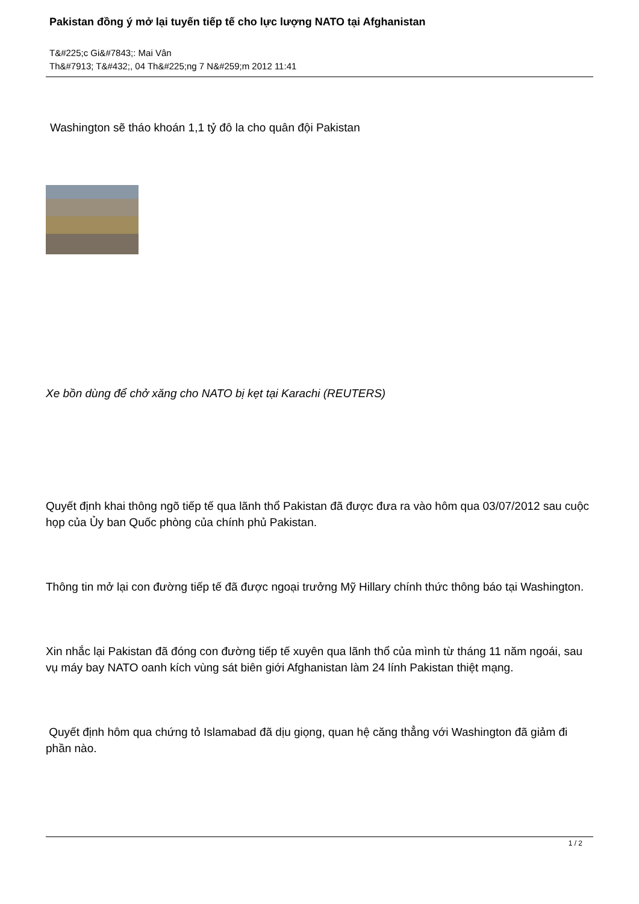Pakistan đồng ý mở lại tuyến tiếp tế cho lực lượng NATO tại Afghanistan
T&#225;c Gi&#7843;: Mai Vân
Th&#7913; T&#432;, 04 Th&#225;ng 7 N&#259;m 2012 11:41
Washington sẽ tháo khoán 1,1 tỷ đô la cho quân đội Pakistan
Xe bồn dùng để chở xăng cho NATO bị kẹt tại Karachi (REUTERS)
Quyết định khai thông ngõ tiếp tế qua lãnh thổ Pakistan đã được đưa ra vào hôm qua 03/07/2012 sau cuộc họp của Ủy ban Quốc phòng của chính phủ Pakistan.
Thông tin mở lại con đường tiếp tế đã được ngoại trưởng Mỹ Hillary chính thức thông báo tại Washington.
Xin nhắc lại Pakistan đã đóng con đường tiếp tế xuyên qua lãnh thổ của mình từ tháng 11 năm ngoái, sau vụ máy bay NATO oanh kích vùng sát biên giới Afghanistan làm 24 lính Pakistan thiệt mạng.
Quyết định hôm qua chứng tỏ Islamabad đã dịu giọng, quan hệ căng thẳng với Washington đã giảm đi phần nào.
1 / 2